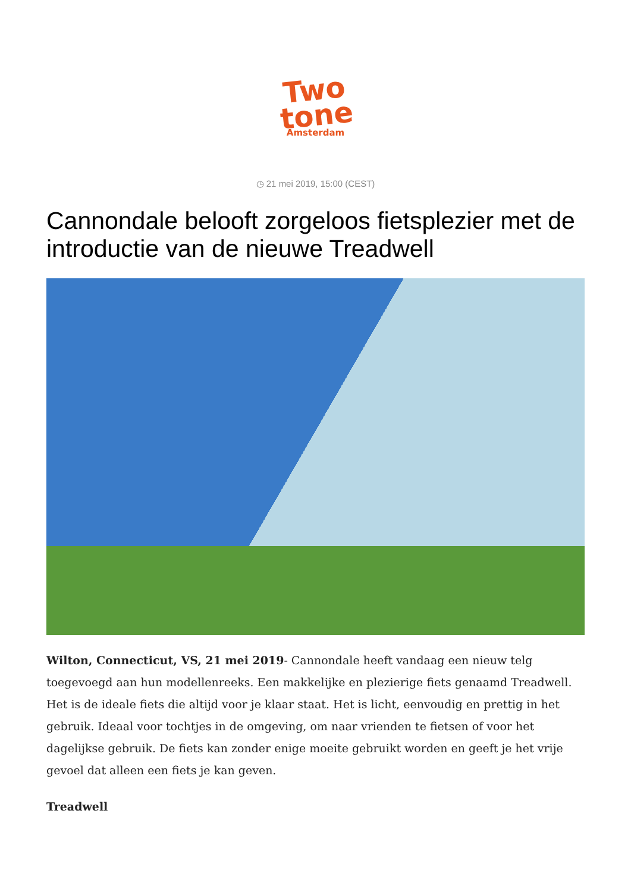Two
tone
Amsterdam
◷ 21 mei 2019, 15:00 (CEST)
Cannondale belooft zorgeloos fietsplezier met de introductie van de nieuwe Treadwell
Wilton, Connecticut, VS, 21 mei 2019- Cannondale heeft vandaag een nieuw telg toegevoegd aan hun modellenreeks. Een makkelijke en plezierige fiets genaamd Treadwell. Het is de ideale fiets die altijd voor je klaar staat. Het is licht, eenvoudig en prettig in het gebruik. Ideaal voor tochtjes in de omgeving, om naar vrienden te fietsen of voor het dagelijkse gebruik. De fiets kan zonder enige moeite gebruikt worden en geeft je het vrije gevoel dat alleen een fiets je kan geven.
Treadwell